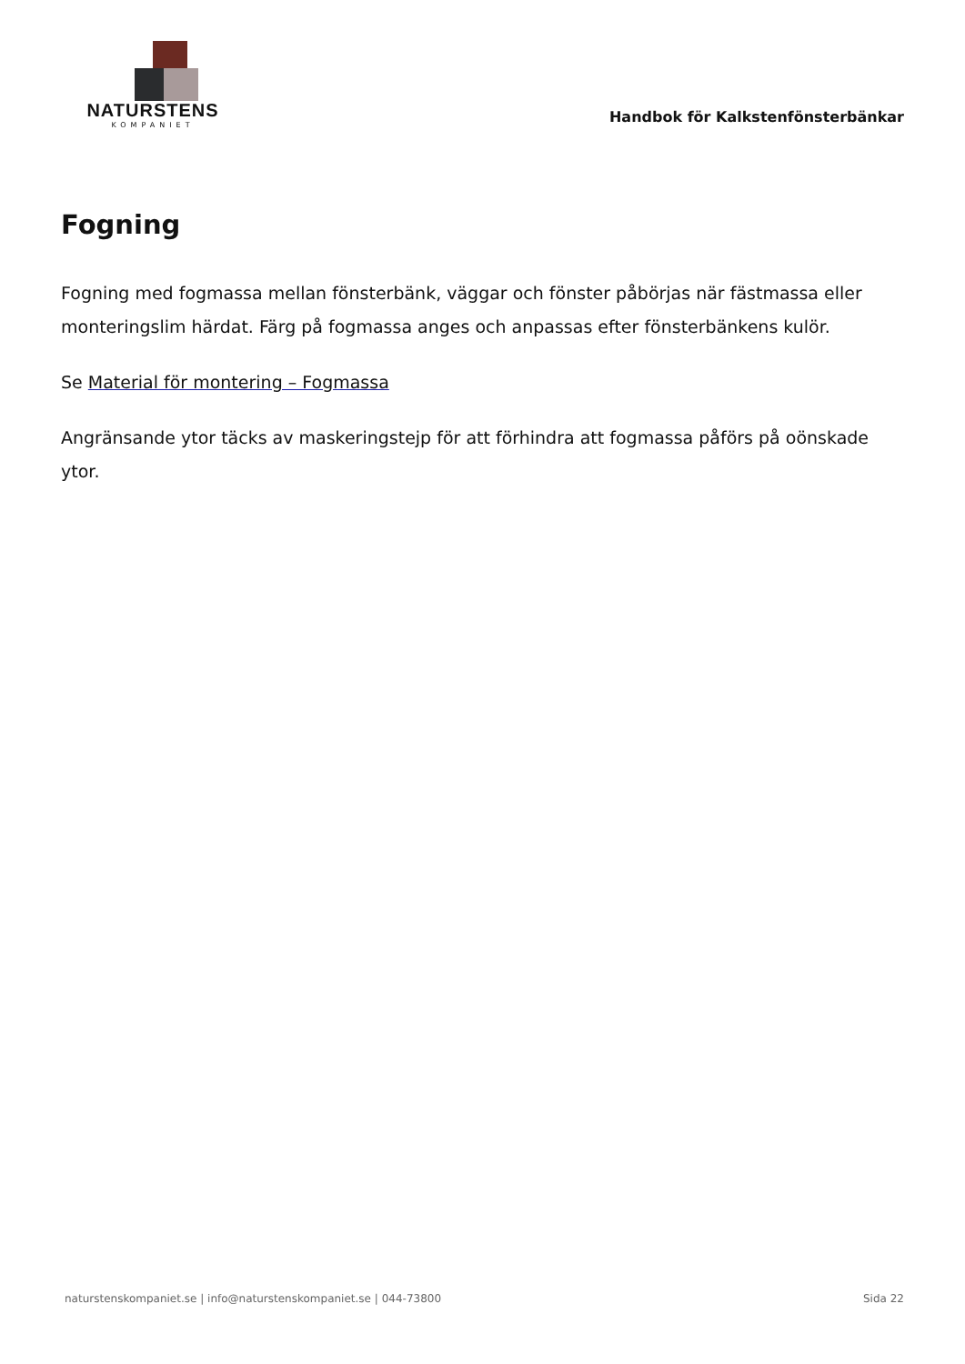NATURSTENS
KOMPANIET
Handbok för Kalkstenfönsterbänkar
Fogning
Fogning med fogmassa mellan fönsterbänk, väggar och fönster påbörjas när fästmassa eller monteringslim härdat. Färg på fogmassa anges och anpassas efter fönsterbänkens kulör.
Se Material för montering – Fogmassa
Angränsande ytor täcks av maskeringstejp för att förhindra att fogmassa påförs på oönskade ytor.
naturstenskompaniet.se | info@naturstenskompaniet.se | 044-73800 Sida 22